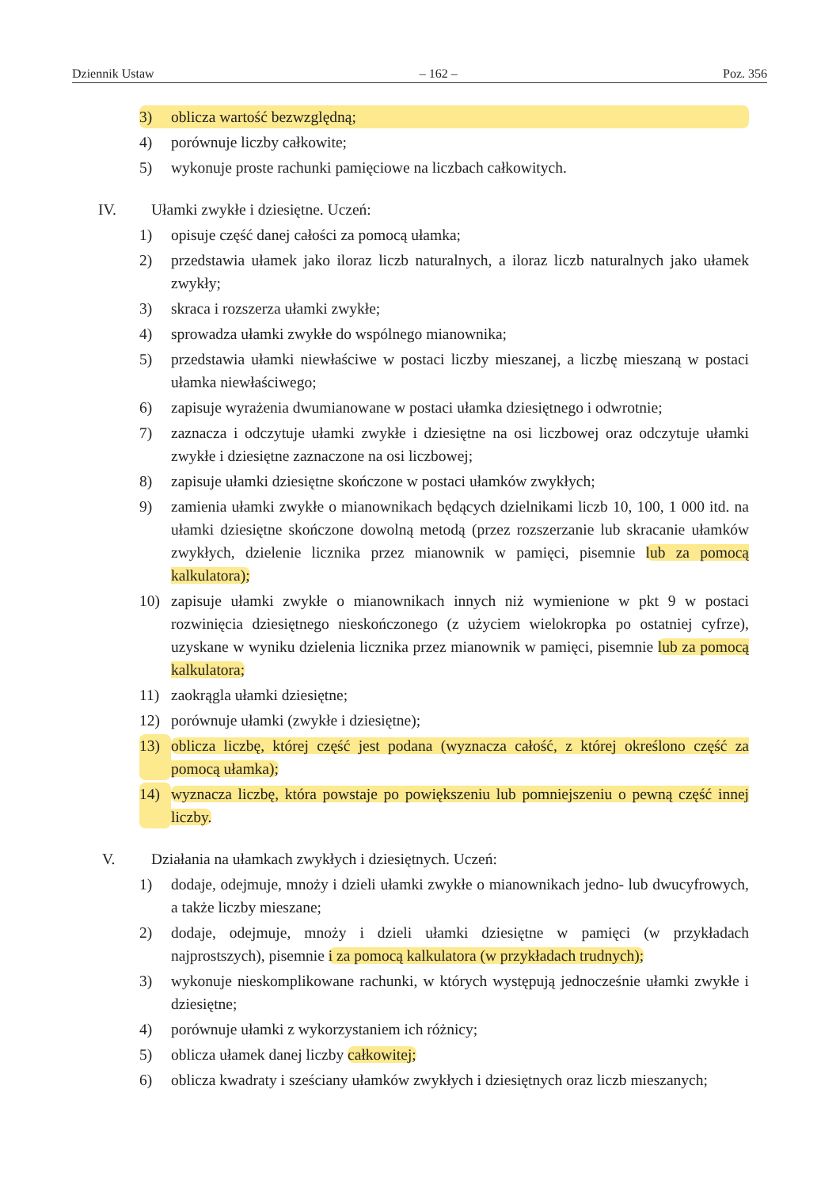Dziennik Ustaw – 162 – Poz. 356
3) oblicza wartość bezwzględną;
4) porównuje liczby całkowite;
5) wykonuje proste rachunki pamięciowe na liczbach całkowitych.
IV. Ułamki zwykłe i dziesiętne. Uczeń:
1) opisuje część danej całości za pomocą ułamka;
2) przedstawia ułamek jako iloraz liczb naturalnych, a iloraz liczb naturalnych jako ułamek zwykły;
3) skraca i rozszerza ułamki zwykłe;
4) sprowadza ułamki zwykłe do wspólnego mianownika;
5) przedstawia ułamki niewłaściwe w postaci liczby mieszanej, a liczbę mieszaną w postaci ułamka niewłaściwego;
6) zapisuje wyrażenia dwumianowane w postaci ułamka dziesiętnego i odwrotnie;
7) zaznacza i odczytuje ułamki zwykłe i dziesiętne na osi liczbowej oraz odczytuje ułamki zwykłe i dziesiętne zaznaczone na osi liczbowej;
8) zapisuje ułamki dziesiętne skończone w postaci ułamków zwykłych;
9) zamienia ułamki zwykłe o mianownikach będących dzielnikami liczb 10, 100, 1 000 itd. na ułamki dziesiętne skończone dowolną metodą (przez rozszerzanie lub skracanie ułamków zwykłych, dzielenie licznika przez mianownik w pamięci, pisemnie lub za pomocą kalkulatora);
10) zapisuje ułamki zwykłe o mianownikach innych niż wymienione w pkt 9 w postaci rozwinięcia dziesiętnego nieskończonego (z użyciem wielokropka po ostatniej cyfrze), uzyskane w wyniku dzielenia licznika przez mianownik w pamięci, pisemnie lub za pomocą kalkulatora;
11) zaokrągla ułamki dziesiętne;
12) porównuje ułamki (zwykłe i dziesiętne);
13) oblicza liczbę, której część jest podana (wyznacza całość, z której określono część za pomocą ułamka);
14) wyznacza liczbę, która powstaje po powiększeniu lub pomniejszeniu o pewną część innej liczby.
V. Działania na ułamkach zwykłych i dziesiętnych. Uczeń:
1) dodaje, odejmuje, mnoży i dzieli ułamki zwykłe o mianownikach jedno- lub dwucyfrowych, a także liczby mieszane;
2) dodaje, odejmuje, mnoży i dzieli ułamki dziesiętne w pamięci (w przykładach najprostszych), pisemnie i za pomocą kalkulatora (w przykładach trudnych);
3) wykonuje nieskomplikowane rachunki, w których występują jednocześnie ułamki zwykłe i dziesiętne;
4) porównuje ułamki z wykorzystaniem ich różnicy;
5) oblicza ułamek danej liczby całkowitej;
6) oblicza kwadraty i sześciany ułamków zwykłych i dziesiętnych oraz liczb mieszanych;